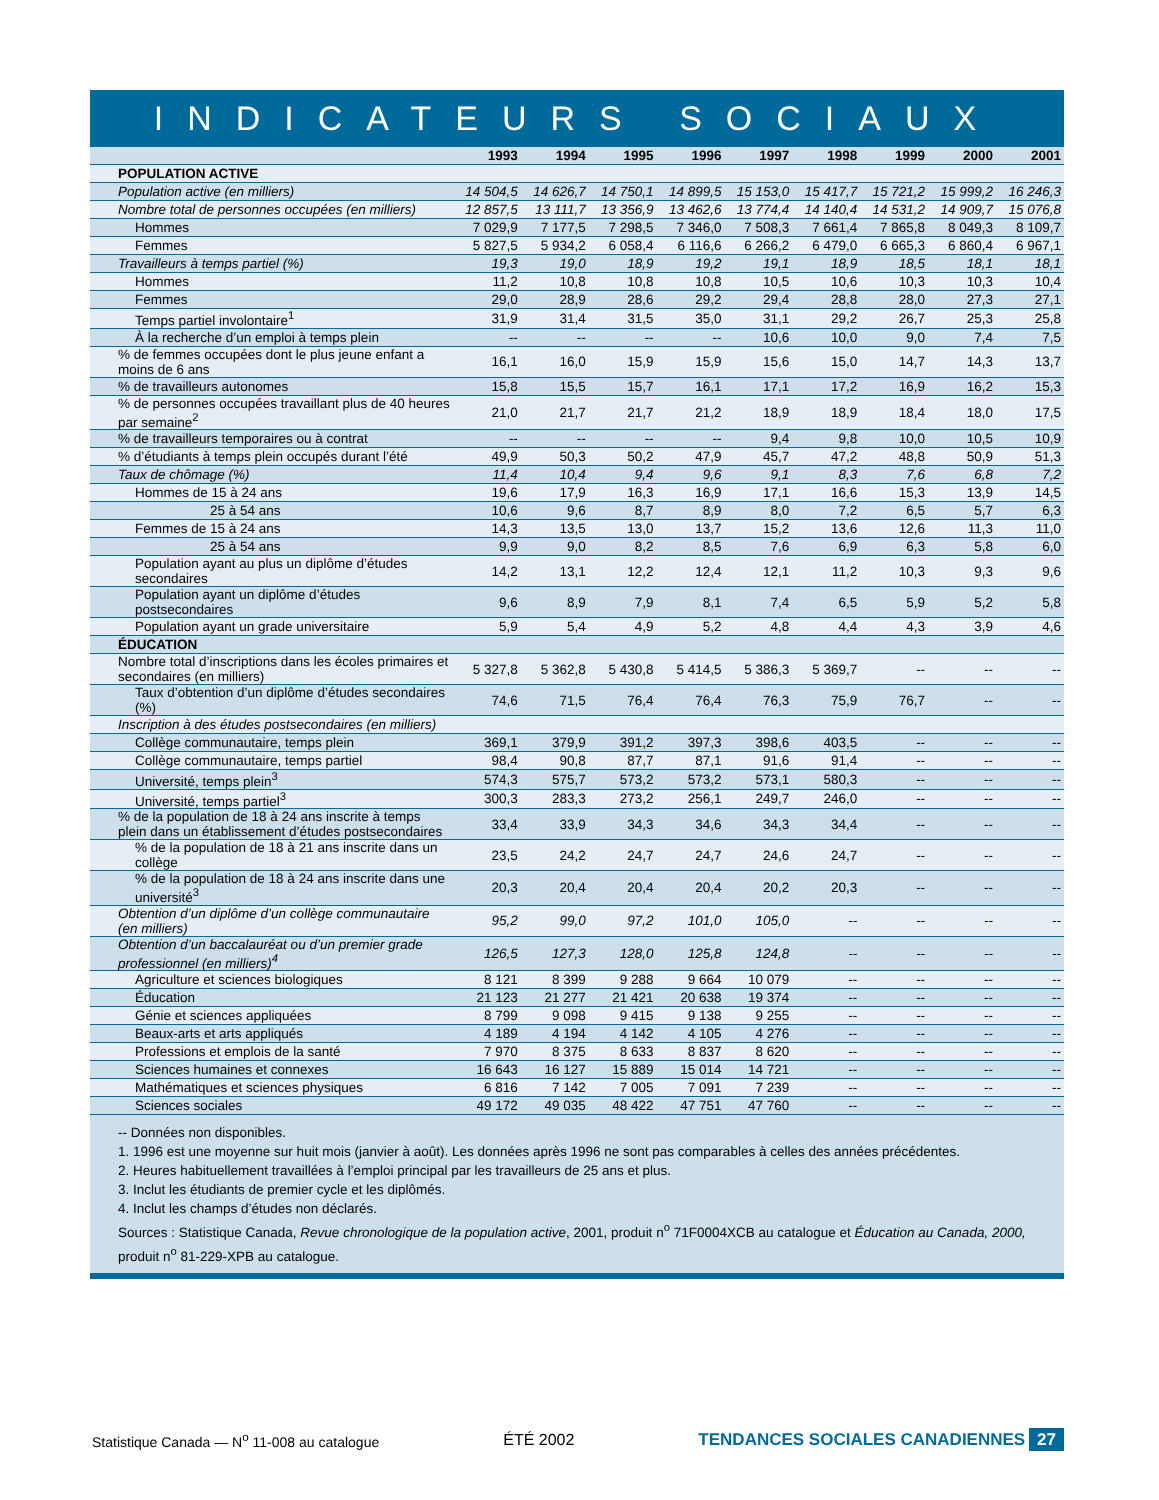INDICATEURS SOCIAUX
| | 1993 | 1994 | 1995 | 1996 | 1997 | 1998 | 1999 | 2000 | 2001 |
| --- | --- | --- | --- | --- | --- | --- | --- | --- | --- |
| POPULATION ACTIVE | | | | | | | | | |
| Population active (en milliers) | 14 504,5 | 14 626,7 | 14 750,1 | 14 899,5 | 15 153,0 | 15 417,7 | 15 721,2 | 15 999,2 | 16 246,3 |
| Nombre total de personnes occupées (en milliers) | 12 857,5 | 13 111,7 | 13 356,9 | 13 462,6 | 13 774,4 | 14 140,4 | 14 531,2 | 14 909,7 | 15 076,8 |
| Hommes | 7 029,9 | 7 177,5 | 7 298,5 | 7 346,0 | 7 508,3 | 7 661,4 | 7 865,8 | 8 049,3 | 8 109,7 |
| Femmes | 5 827,5 | 5 934,2 | 6 058,4 | 6 116,6 | 6 266,2 | 6 479,0 | 6 665,3 | 6 860,4 | 6 967,1 |
| Travailleurs à temps partiel (%) | 19,3 | 19,0 | 18,9 | 19,2 | 19,1 | 18,9 | 18,5 | 18,1 | 18,1 |
| Hommes | 11,2 | 10,8 | 10,8 | 10,8 | 10,5 | 10,6 | 10,3 | 10,3 | 10,4 |
| Femmes | 29,0 | 28,9 | 28,6 | 29,2 | 29,4 | 28,8 | 28,0 | 27,3 | 27,1 |
| Temps partiel involontaire<sup>1</sup> | 31,9 | 31,4 | 31,5 | 35,0 | 31,1 | 29,2 | 26,7 | 25,3 | 25,8 |
| À la recherche d’un emploi à temps plein | -- | -- | -- | -- | 10,6 | 10,0 | 9,0 | 7,4 | 7,5 |
| % de femmes occupées dont le plus jeune enfant a moins de 6 ans | 16,1 | 16,0 | 15,9 | 15,9 | 15,6 | 15,0 | 14,7 | 14,3 | 13,7 |
| % de travailleurs autonomes | 15,8 | 15,5 | 15,7 | 16,1 | 17,1 | 17,2 | 16,9 | 16,2 | 15,3 |
| % de personnes occupées travaillant plus de 40 heures par semaine<sup>2</sup> | 21,0 | 21,7 | 21,7 | 21,2 | 18,9 | 18,9 | 18,4 | 18,0 | 17,5 |
| % de travailleurs temporaires ou à contrat | -- | -- | -- | -- | 9,4 | 9,8 | 10,0 | 10,5 | 10,9 |
| % d’étudiants à temps plein occupés durant l’été | 49,9 | 50,3 | 50,2 | 47,9 | 45,7 | 47,2 | 48,8 | 50,9 | 51,3 |
| Taux de chômage (%) | 11,4 | 10,4 | 9,4 | 9,6 | 9,1 | 8,3 | 7,6 | 6,8 | 7,2 |
| Hommes de 15 à 24 ans | 19,6 | 17,9 | 16,3 | 16,9 | 17,1 | 16,6 | 15,3 | 13,9 | 14,5 |
| 25 à 54 ans | 10,6 | 9,6 | 8,7 | 8,9 | 8,0 | 7,2 | 6,5 | 5,7 | 6,3 |
| Femmes de 15 à 24 ans | 14,3 | 13,5 | 13,0 | 13,7 | 15,2 | 13,6 | 12,6 | 11,3 | 11,0 |
| 25 à 54 ans | 9,9 | 9,0 | 8,2 | 8,5 | 7,6 | 6,9 | 6,3 | 5,8 | 6,0 |
| Population ayant au plus un diplôme d’études secondaires | 14,2 | 13,1 | 12,2 | 12,4 | 12,1 | 11,2 | 10,3 | 9,3 | 9,6 |
| Population ayant un diplôme d’études postsecondaires | 9,6 | 8,9 | 7,9 | 8,1 | 7,4 | 6,5 | 5,9 | 5,2 | 5,8 |
| Population ayant un grade universitaire | 5,9 | 5,4 | 4,9 | 5,2 | 4,8 | 4,4 | 4,3 | 3,9 | 4,6 |
| ÉDUCATION | | | | | | | | | |
| Nombre total d’inscriptions dans les écoles primaires et secondaires (en milliers) | 5 327,8 | 5 362,8 | 5 430,8 | 5 414,5 | 5 386,3 | 5 369,7 | -- | -- | -- |
| Taux d’obtention d’un diplôme d’études secondaires (%) | 74,6 | 71,5 | 76,4 | 76,4 | 76,3 | 75,9 | 76,7 | -- | -- |
| Inscription à des études postsecondaires (en milliers) | | | | | | | | | |
| Collège communautaire, temps plein | 369,1 | 379,9 | 391,2 | 397,3 | 398,6 | 403,5 | -- | -- | -- |
| Collège communautaire, temps partiel | 98,4 | 90,8 | 87,7 | 87,1 | 91,6 | 91,4 | -- | -- | -- |
| Université, temps plein<sup>3</sup> | 574,3 | 575,7 | 573,2 | 573,2 | 573,1 | 580,3 | -- | -- | -- |
| Université, temps partiel<sup>3</sup> | 300,3 | 283,3 | 273,2 | 256,1 | 249,7 | 246,0 | -- | -- | -- |
| % de la population de 18 à 24 ans inscrite à temps plein dans un établissement d’études postsecondaires | 33,4 | 33,9 | 34,3 | 34,6 | 34,3 | 34,4 | -- | -- | -- |
| % de la population de 18 à 21 ans inscrite dans un collège | 23,5 | 24,2 | 24,7 | 24,7 | 24,6 | 24,7 | -- | -- | -- |
| % de la population de 18 à 24 ans inscrite dans une université<sup>3</sup> | 20,3 | 20,4 | 20,4 | 20,4 | 20,2 | 20,3 | -- | -- | -- |
| Obtention d’un diplôme d’un collège communautaire (en milliers) | 95,2 | 99,0 | 97,2 | 101,0 | 105,0 | -- | -- | -- | -- |
| Obtention d’un baccalauréat ou d’un premier grade professionnel (en milliers)<sup>4</sup> | 126,5 | 127,3 | 128,0 | 125,8 | 124,8 | -- | -- | -- | -- |
| Agriculture et sciences biologiques | 8 121 | 8 399 | 9 288 | 9 664 | 10 079 | -- | -- | -- | -- |
| Éducation | 21 123 | 21 277 | 21 421 | 20 638 | 19 374 | -- | -- | -- | -- |
| Génie et sciences appliquées | 8 799 | 9 098 | 9 415 | 9 138 | 9 255 | -- | -- | -- | -- |
| Beaux-arts et arts appliqués | 4 189 | 4 194 | 4 142 | 4 105 | 4 276 | -- | -- | -- | -- |
| Professions et emplois de la santé | 7 970 | 8 375 | 8 633 | 8 837 | 8 620 | -- | -- | -- | -- |
| Sciences humaines et connexes | 16 643 | 16 127 | 15 889 | 15 014 | 14 721 | -- | -- | -- | -- |
| Mathématiques et sciences physiques | 6 816 | 7 142 | 7 005 | 7 091 | 7 239 | -- | -- | -- | -- |
| Sciences sociales | 49 172 | 49 035 | 48 422 | 47 751 | 47 760 | -- | -- | -- | -- |
-- Données non disponibles.
1. 1996 est une moyenne sur huit mois (janvier à août). Les données après 1996 ne sont pas comparables à celles des années précédentes.
2. Heures habituellement travaillées à l’emploi principal par les travailleurs de 25 ans et plus.
3. Inclut les étudiants de premier cycle et les diplômés.
4. Inclut les champs d’études non déclarés.
Sources : Statistique Canada, Revue chronologique de la population active, 2001, produit n<sup>o</sup> 71F0004XCB au catalogue et Éducation au Canada, 2000, produit n<sup>o</sup> 81-229-XPB au catalogue.
Statistique Canada — N<sup>o</sup> 11-008 au catalogue ÉTÉ 2002 TENDANCES SOCIALES CANADIENNES 27